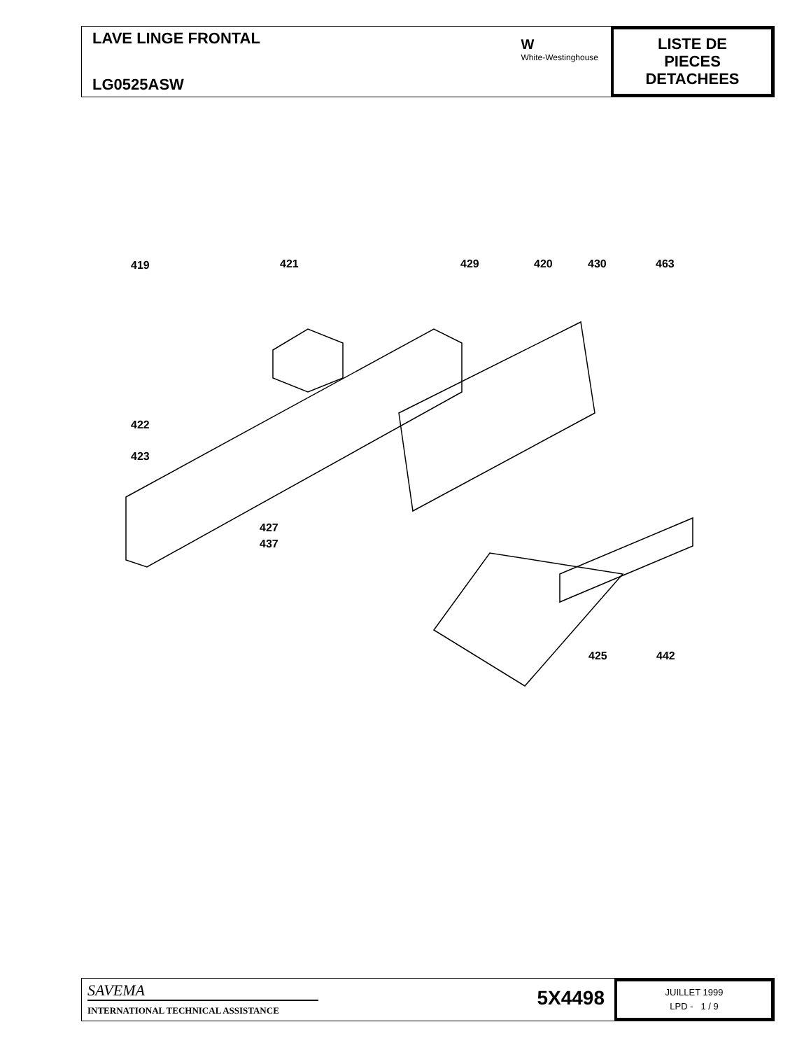LAVE LINGE FRONTAL
LG0525ASW
W
White-Westinghouse
LISTE DE
PIECES
DETACHEES
419 421 429 420 430 463
422
423
427
437
425 442
SAVEMA
INTERNATIONAL TECHNICAL ASSISTANCE
5X4498
JUILLET 1999
LPD - 1 / 9